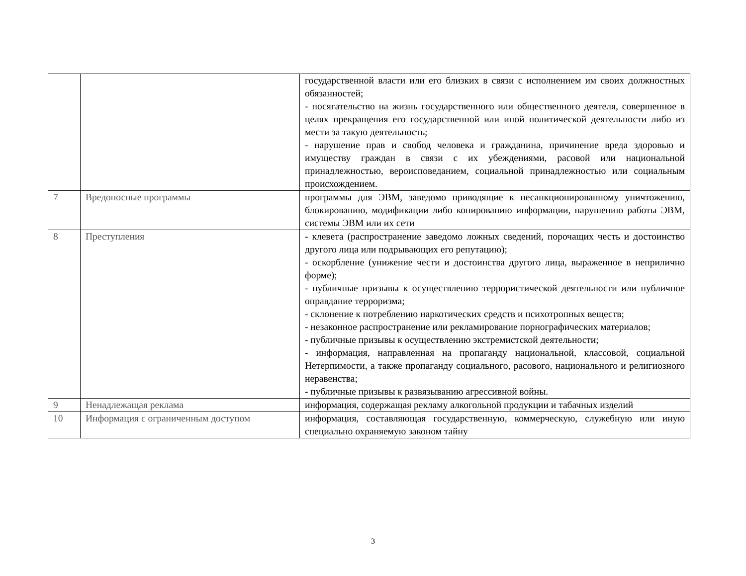| | | государственной власти или его близких в связи с исполнением им своих должностных обязанностей; - посягательство на жизнь государственного или общественного деятеля, совершенное в целях прекращения его государственной или иной политической деятельности либо из мести за такую деятельность; - нарушение прав и свобод человека и гражданина, причинение вреда здоровью и имуществу граждан в связи с их убеждениями, расовой или национальной принадлежностью, вероисповеданием, социальной принадлежностью или социальным происхождением. |
| 7 | Вредоносные программы | программы для ЭВМ, заведомо приводящие к несанкционированному уничтожению, блокированию, модификации либо копированию информации, нарушению работы ЭВМ, системы ЭВМ или их сети |
| 8 | Преступления | - клевета (распространение заведомо ложных сведений, порочащих честь и достоинство другого лица или подрывающих его репутацию); - оскорбление (унижение чести и достоинства другого лица, выраженное в неприлично форме); - публичные призывы к осуществлению террористической деятельности или публичное оправдание терроризма; - склонение к потреблению наркотических средств и психотропных веществ; - незаконное распространение или рекламирование порнографических материалов; - публичные призывы к осуществлению экстремистской деятельности; - информация, направленная на пропаганду национальной, классовой, социальной Нетерпимости, а также пропаганду социального, расового, национального и религиозного неравенства; - публичные призывы к развязыванию агрессивной войны. |
| 9 | Ненадлежащая реклама | информация, содержащая рекламу алкогольной продукции и табачных изделий |
| 10 | Информация с ограниченным доступом | информация, составляющая государственную, коммерческую, служебную или иную специально охраняемую законом тайну |
3